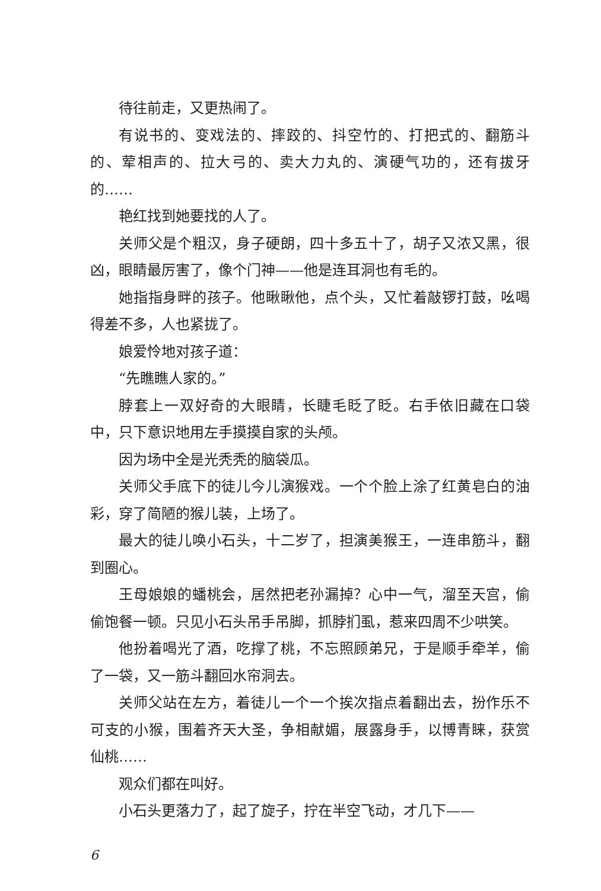待往前走，又更热闹了。
有说书的、变戏法的、摔跤的、抖空竹的、打把式的、翻筋斗的、荤相声的、拉大弓的、卖大力丸的、演硬气功的，还有拔牙的……
艳红找到她要找的人了。
关师父是个粗汉，身子硬朗，四十多五十了，胡子又浓又黑，很凶，眼睛最厉害了，像个门神——他是连耳洞也有毛的。
她指指身畔的孩子。他瞅瞅他，点个头，又忙着敲锣打鼓，吆喝得差不多，人也紧拢了。
娘爱怜地对孩子道：
“先瞧瞧人家的。”
脖套上一双好奇的大眼睛，长睫毛眨了眨。右手依旧藏在口袋中，只下意识地用左手摸摸自家的头颅。
因为场中全是光秃秃的脑袋瓜。
关师父手底下的徒儿今儿演猴戏。一个个脸上涂了红黄皂白的油彩，穿了简陋的猴儿装，上场了。
最大的徒儿唤小石头，十二岁了，担演美猴王，一连串筋斗，翻到圈心。
王母娘娘的蟠桃会，居然把老孙漏掉？心中一气，溜至天宫，偷偷饱餐一顿。只见小石头吊手吊脚，抓脖扪虱，惹来四周不少哄笑。
他扮着喝光了酒，吃撑了桃，不忘照顾弟兄，于是顺手牵羊，偷了一袋，又一筋斗翻回水帘洞去。
关师父站在左方，着徒儿一个一个挨次指点着翻出去，扮作乐不可支的小猴，围着齐天大圣，争相献媚，展露身手，以博青睐，获赏仙桃……
观众们都在叫好。
小石头更落力了，起了旋子，拧在半空飞动，才几下——
6